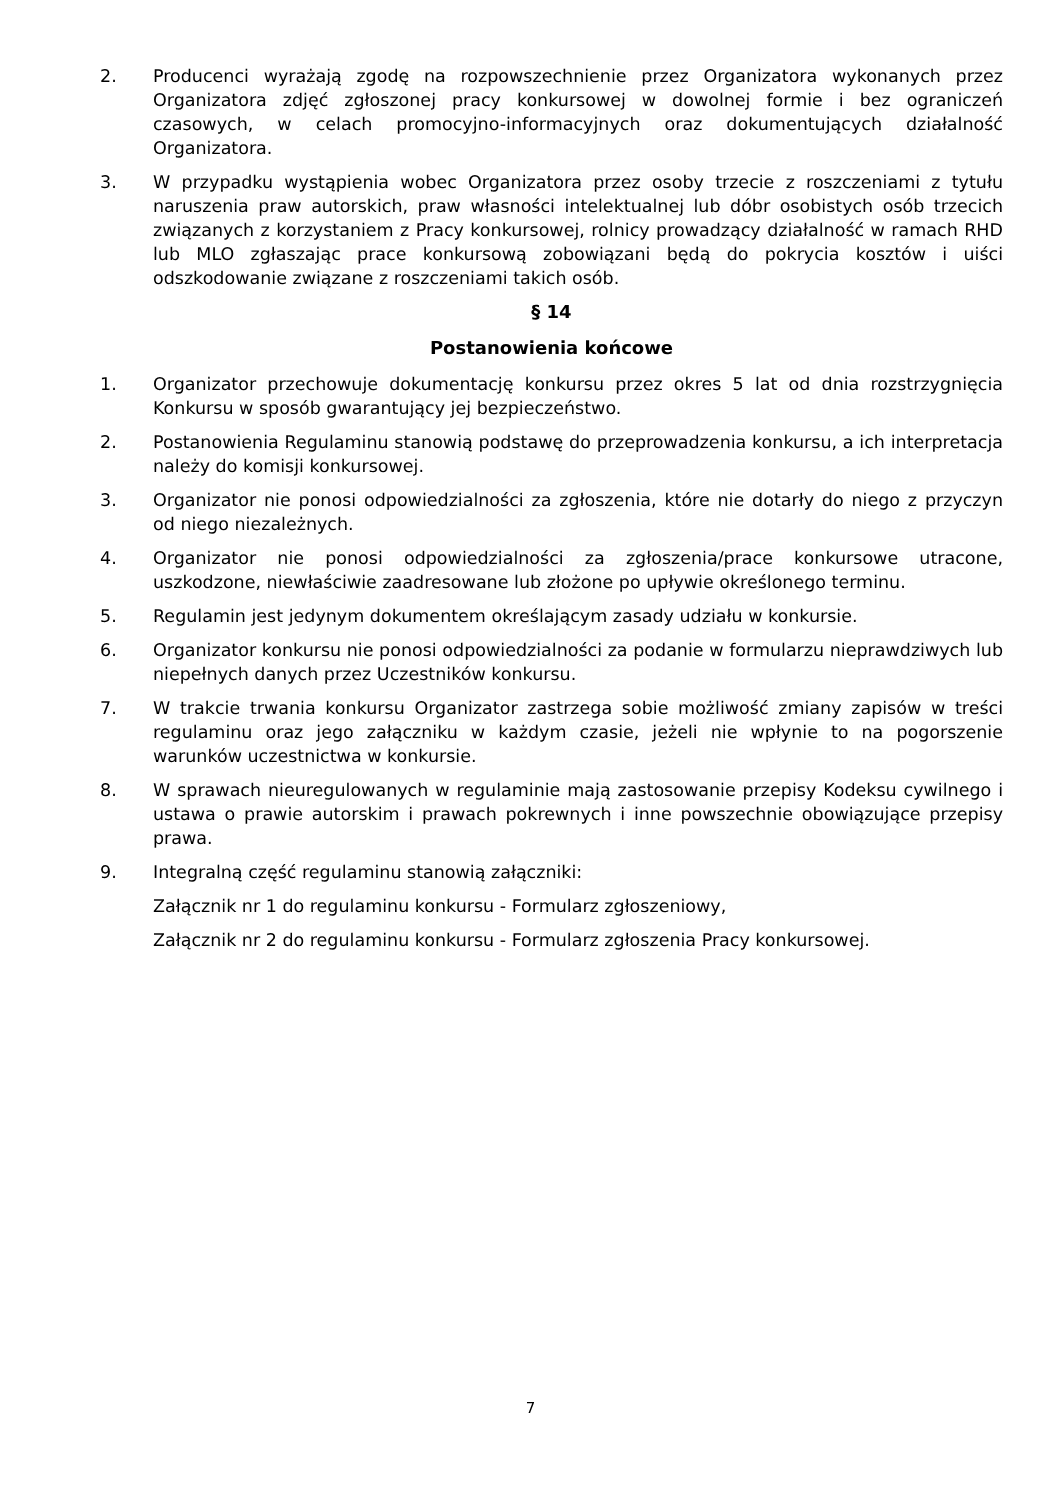2. Producenci wyrażają zgodę na rozpowszechnienie przez Organizatora wykonanych przez Organizatora zdjęć zgłoszonej pracy konkursowej w dowolnej formie i bez ograniczeń czasowych, w celach promocyjno-informacyjnych oraz dokumentujących działalność Organizatora.
3. W przypadku wystąpienia wobec Organizatora przez osoby trzecie z roszczeniami z tytułu naruszenia praw autorskich, praw własności intelektualnej lub dóbr osobistych osób trzecich związanych z korzystaniem z Pracy konkursowej, rolnicy prowadzący działalność w ramach RHD lub MLO zgłaszając prace konkursową zobowiązani będą do pokrycia kosztów i uiści odszkodowanie związane z roszczeniami takich osób.
§ 14
Postanowienia końcowe
1. Organizator przechowuje dokumentację konkursu przez okres 5 lat od dnia rozstrzygnięcia Konkursu w sposób gwarantujący jej bezpieczeństwo.
2. Postanowienia Regulaminu stanowią podstawę do przeprowadzenia konkursu, a ich interpretacja należy do komisji konkursowej.
3. Organizator nie ponosi odpowiedzialności za zgłoszenia, które nie dotarły do niego z przyczyn od niego niezależnych.
4. Organizator nie ponosi odpowiedzialności za zgłoszenia/prace konkursowe utracone, uszkodzone, niewłaściwie zaadresowane lub złożone po upływie określonego terminu.
5. Regulamin jest jedynym dokumentem określającym zasady udziału w konkursie.
6. Organizator konkursu nie ponosi odpowiedzialności za podanie w formularzu nieprawdziwych lub niepełnych danych przez Uczestników konkursu.
7. W trakcie trwania konkursu Organizator zastrzega sobie możliwość zmiany zapisów w treści regulaminu oraz jego załączniku w każdym czasie, jeżeli nie wpłynie to na pogorszenie warunków uczestnictwa w konkursie.
8. W sprawach nieuregulowanych w regulaminie mają zastosowanie przepisy Kodeksu cywilnego i ustawa o prawie autorskim i prawach pokrewnych i inne powszechnie obowiązujące przepisy prawa.
9. Integralną część regulaminu stanowią załączniki:
Załącznik nr 1 do regulaminu konkursu - Formularz zgłoszeniowy,
Załącznik nr 2 do regulaminu konkursu - Formularz zgłoszenia Pracy konkursowej.
7